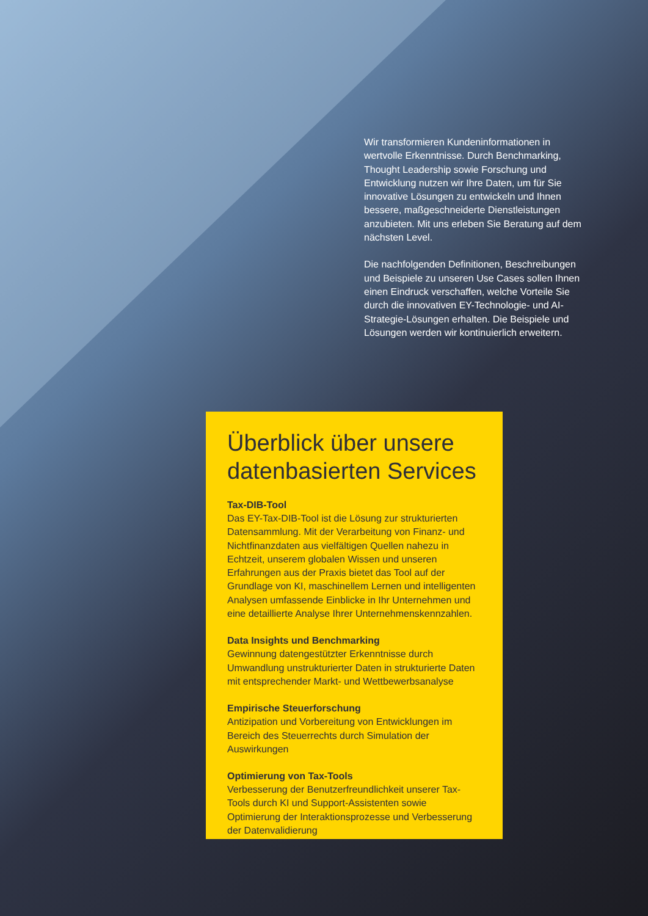Wir transformieren Kundeninformationen in wertvolle Erkenntnisse. Durch Benchmarking, Thought Leadership sowie Forschung und Entwicklung nutzen wir Ihre Daten, um für Sie innovative Lösungen zu entwickeln und Ihnen bessere, maßgeschneiderte Dienstleistungen anzubieten. Mit uns erleben Sie Beratung auf dem nächsten Level.
Die nachfolgenden Definitionen, Beschreibungen und Beispiele zu unseren Use Cases sollen Ihnen einen Eindruck verschaffen, welche Vorteile Sie durch die innovativen EY-Technologie- und AI-Strategie-Lösungen erhalten. Die Beispiele und Lösungen werden wir kontinuierlich erweitern.
Überblick über unsere datenbasierten Services
Tax-DIB-Tool
Das EY-Tax-DIB-Tool ist die Lösung zur strukturierten Datensammlung. Mit der Verarbeitung von Finanz- und Nichtfinanzdaten aus vielfältigen Quellen nahezu in Echtzeit, unserem globalen Wissen und unseren Erfahrungen aus der Praxis bietet das Tool auf der Grundlage von KI, maschinellem Lernen und intelligenten Analysen umfassende Einblicke in Ihr Unternehmen und eine detaillierte Analyse Ihrer Unternehmenskennzahlen.
Data Insights und Benchmarking
Gewinnung datengestützter Erkenntnisse durch Umwandlung unstrukturierter Daten in strukturierte Daten mit entsprechender Markt- und Wettbewerbsanalyse
Empirische Steuerforschung
Antizipation und Vorbereitung von Entwicklungen im Bereich des Steuerrechts durch Simulation der Auswirkungen
Optimierung von Tax-Tools
Verbesserung der Benutzerfreundlichkeit unserer Tax-Tools durch KI und Support-Assistenten sowie Optimierung der Interaktionsprozesse und Verbesserung der Datenvalidierung